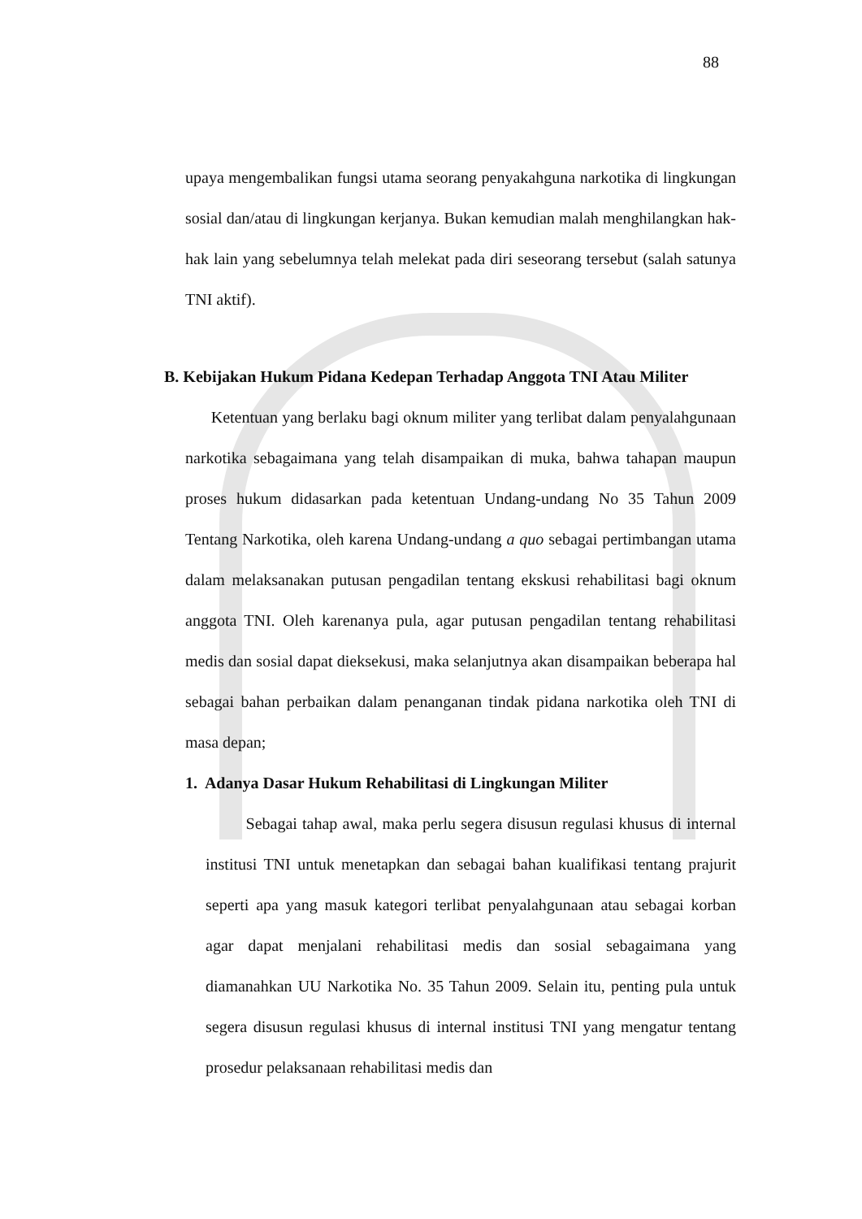88
upaya mengembalikan fungsi utama seorang penyakahguna narkotika di lingkungan sosial dan/atau di lingkungan kerjanya. Bukan kemudian malah menghilangkan hak-hak lain yang sebelumnya telah melekat pada diri seseorang tersebut (salah satunya TNI aktif).
B. Kebijakan Hukum Pidana Kedepan Terhadap Anggota TNI Atau Militer
Ketentuan yang berlaku bagi oknum militer yang terlibat dalam penyalahgunaan narkotika sebagaimana yang telah disampaikan di muka, bahwa tahapan maupun proses hukum didasarkan pada ketentuan Undang-undang No 35 Tahun 2009 Tentang Narkotika, oleh karena Undang-undang a quo sebagai pertimbangan utama dalam melaksanakan putusan pengadilan tentang ekskusi rehabilitasi bagi oknum anggota TNI. Oleh karenanya pula, agar putusan pengadilan tentang rehabilitasi medis dan sosial dapat dieksekusi, maka selanjutnya akan disampaikan beberapa hal sebagai bahan perbaikan dalam penanganan tindak pidana narkotika oleh TNI di masa depan;
1. Adanya Dasar Hukum Rehabilitasi di Lingkungan Militer
Sebagai tahap awal, maka perlu segera disusun regulasi khusus di internal institusi TNI untuk menetapkan dan sebagai bahan kualifikasi tentang prajurit seperti apa yang masuk kategori terlibat penyalahgunaan atau sebagai korban agar dapat menjalani rehabilitasi medis dan sosial sebagaimana yang diamanahkan UU Narkotika No. 35 Tahun 2009. Selain itu, penting pula untuk segera disusun regulasi khusus di internal institusi TNI yang mengatur tentang prosedur pelaksanaan rehabilitasi medis dan